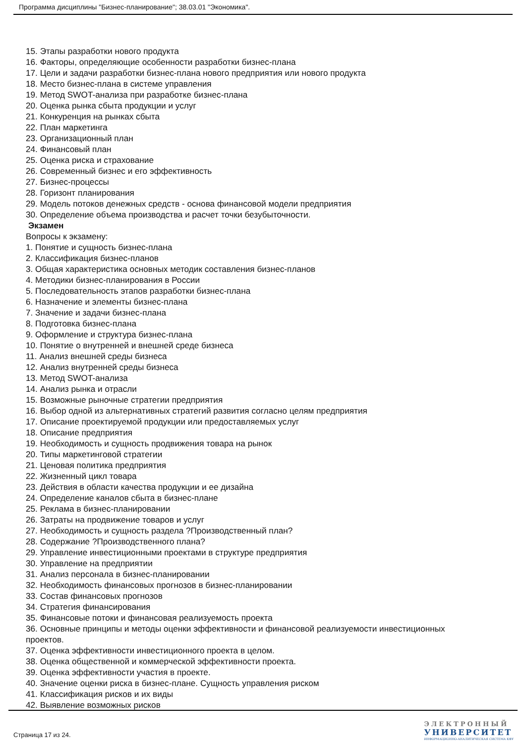Программа дисциплины "Бизнес-планирование"; 38.03.01 "Экономика".
15. Этапы разработки нового продукта
16. Факторы, определяющие особенности разработки бизнес-плана
17. Цели и задачи разработки бизнес-плана нового предприятия или нового продукта
18. Место бизнес-плана в системе управления
19. Метод SWOT-анализа при разработке бизнес-плана
20. Оценка рынка сбыта продукции и услуг
21. Конкуренция на рынках сбыта
22. План маркетинга
23. Организационный план
24. Финансовый план
25. Оценка риска и страхование
26. Современный бизнес и его эффективность
27. Бизнес-процессы
28. Горизонт планирования
29. Модель потоков денежных средств - основа финансовой модели предприятия
30. Определение объема производства и расчет точки безубыточности.
Экзамен
Вопросы к экзамену:
1. Понятие и сущность бизнес-плана
2. Классификация бизнес-планов
3. Общая характеристика основных методик составления бизнес-планов
4. Методики бизнес-планирования в России
5. Последовательность этапов разработки бизнес-плана
6. Назначение и элементы бизнес-плана
7. Значение и задачи бизнес-плана
8. Подготовка бизнес-плана
9. Оформление и структура бизнес-плана
10. Понятие о внутренней и внешней среде бизнеса
11. Анализ внешней среды бизнеса
12. Анализ внутренней среды бизнеса
13. Метод SWOT-анализа
14. Анализ рынка и отрасли
15. Возможные рыночные стратегии предприятия
16. Выбор одной из альтернативных стратегий развития согласно целям предприятия
17. Описание проектируемой продукции или предоставляемых услуг
18. Описание предприятия
19. Необходимость и сущность продвижения товара на рынок
20. Типы маркетинговой стратегии
21. Ценовая политика предприятия
22. Жизненный цикл товара
23. Действия в области качества продукции и ее дизайна
24. Определение каналов сбыта в бизнес-плане
25. Реклама в бизнес-планировании
26. Затраты на продвижение товаров и услуг
27. Необходимость и сущность раздела ?Производственный план?
28. Содержание ?Производственного плана?
29. Управление инвестиционными проектами в структуре предприятия
30. Управление на предприятии
31. Анализ персонала в бизнес-планировании
32. Необходимость финансовых прогнозов в бизнес-планировании
33. Состав финансовых прогнозов
34. Стратегия финансирования
35. Финансовые потоки и финансовая реализуемость проекта
36. Основные принципы и методы оценки эффективности и финансовой реализуемости инвестиционных проектов.
37. Оценка эффективности инвестиционного проекта в целом.
38. Оценка общественной и коммерческой эффективности проекта.
39. Оценка эффективности участия в проекте.
40. Значение оценки риска в бизнес-плане. Сущность управления риском
41. Классификация рисков и их виды
42. Выявление возможных рисков
Страница 17 из 24.
ЭЛЕКТРОННЫЙ
УНИВЕРСИТЕТ
ИНФОРМАЦИОННО-АНАЛИТИЧЕСКАЯ СИСТЕМА КФУ